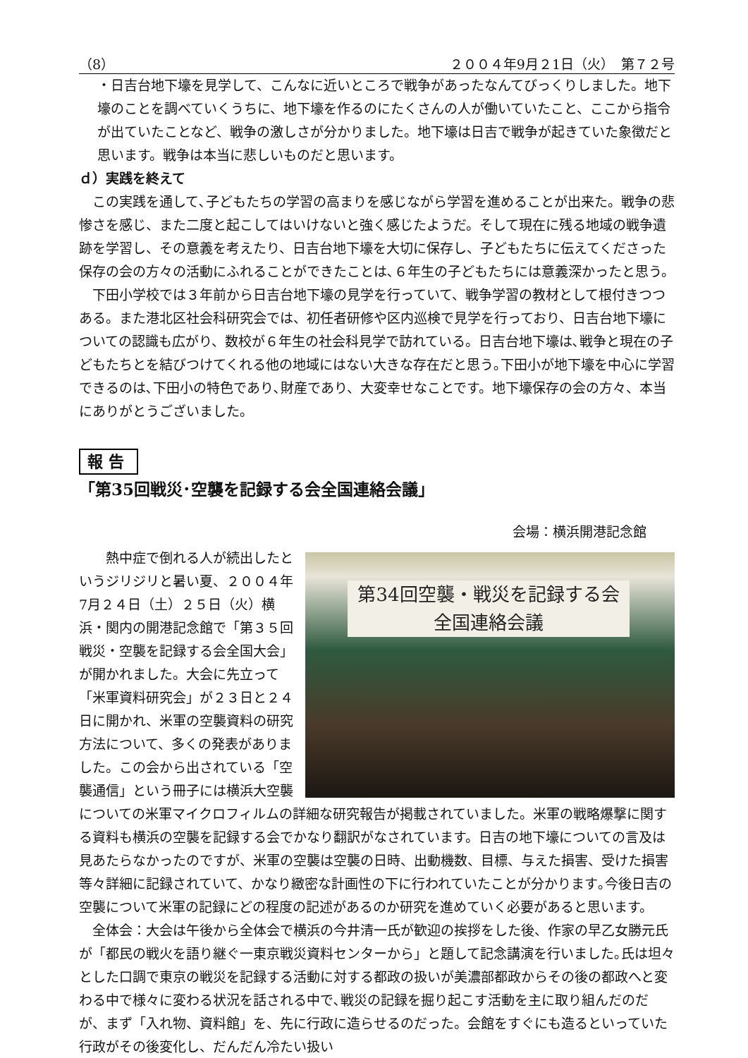（8） ２００４年9月２1日（火）　第７２号
・日吉台地下壕を見学して、こんなに近いところで戦争があったなんてびっくりしました。地下壕のことを調べていくうちに、地下壕を作るのにたくさんの人が働いていたこと、ここから指令が出ていたことなど、戦争の激しさが分かりました。地下壕は日吉で戦争が起きていた象徴だと思います。戦争は本当に悲しいものだと思います。
ｄ）実践を終えて
　この実践を通して､子どもたちの学習の高まりを感じながら学習を進めることが出来た。戦争の悲惨さを感じ、また二度と起こしてはいけないと強く感じたようだ。そして現在に残る地域の戦争遺跡を学習し、その意義を考えたり、日吉台地下壕を大切に保存し、子どもたちに伝えてくださった保存の会の方々の活動にふれることができたことは､６年生の子どもたちには意義深かったと思う。
　下田小学校では３年前から日吉台地下壕の見学を行っていて、戦争学習の教材として根付きつつある。また港北区社会科研究会では、初任者研修や区内巡検で見学を行っており、日吉台地下壕についての認識も広がり、数校が６年生の社会科見学で訪れている。日吉台地下壕は､戦争と現在の子どもたちとを結びつけてくれる他の地域にはない大きな存在だと思う｡下田小が地下壕を中心に学習できるのは､下田小の特色であり､財産であり、大変幸せなことです。地下壕保存の会の方々、本当にありがとうございました。
報告
「第35回戦災･空襲を記録する会全国連絡会議」
会場：横浜開港記念館
第34回空襲・戦災を記録する会
全国連絡会議
　　熱中症で倒れる人が続出したというジリジリと暑い夏、２００４年7月２４日（土）２５日（火）横浜・関内の開港記念館で「第３５回戦災・空襲を記録する会全国大会」が開かれました。大会に先立って「米軍資料研究会」が２３日と２４日に開かれ、米軍の空襲資料の研究方法について、多くの発表がありました。この会から出されている「空襲通信」という冊子には横浜大空襲についての米軍マイクロフィルムの詳細な研究報告が掲載されていました。米軍の戦略爆撃に関する資料も横浜の空襲を記録する会でかなり翻訳がなされています。日吉の地下壕についての言及は見あたらなかったのですが、米軍の空襲は空襲の日時、出動機数、目標、与えた損害、受けた損害等々詳細に記録されていて、かなり緻密な計画性の下に行われていたことが分かります｡今後日吉の空襲について米軍の記録にどの程度の記述があるのか研究を進めていく必要があると思います。
　全体会：大会は午後から全体会で横浜の今井清一氏が歓迎の挨拶をした後、作家の早乙女勝元氏が「都民の戦火を語り継ぐ一東京戦災資料センターから」と題して記念講演を行いました｡氏は坦々とした口調で東京の戦災を記録する活動に対する都政の扱いが美濃部都政からその後の都政へと変わる中で様々に変わる状況を話される中で､戦災の記録を掘り起こす活動を主に取り組んだのだが、まず「入れ物、資料館」を、先に行政に造らせるのだった。会館をすぐにも造るといっていた行政がその後変化し、だんだん冷たい扱い